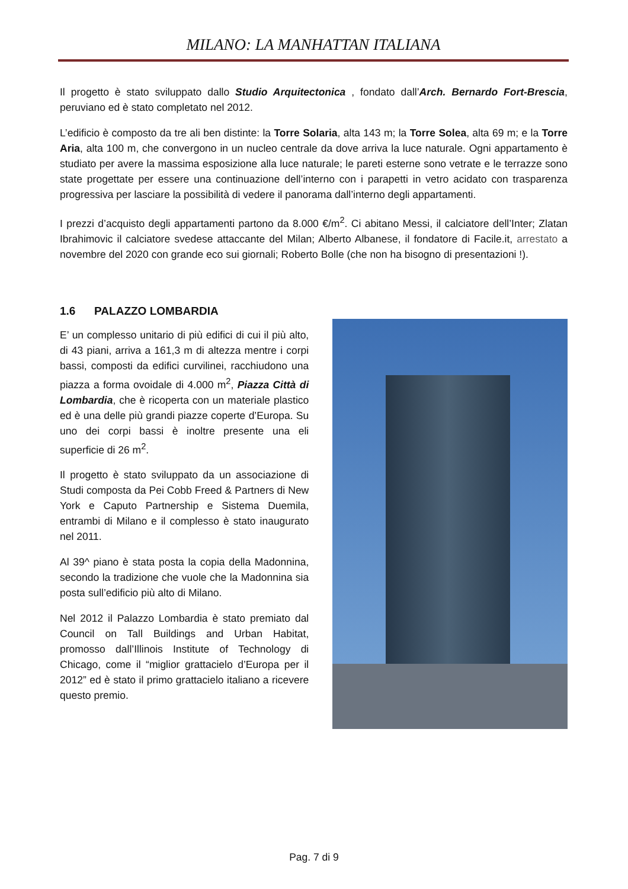MILANO: LA MANHATTAN ITALIANA
Il progetto è stato sviluppato dallo Studio Arquitectonica , fondato dall’Arch. Bernardo Fort-Brescia, peruviano ed è stato completato nel 2012.
L’edificio è composto da tre ali ben distinte: la Torre Solaria, alta 143 m; la Torre Solea, alta 69 m; e la Torre Aria, alta 100 m, che convergono in un nucleo centrale da dove arriva la luce naturale. Ogni appartamento è studiato per avere la massima esposizione alla luce naturale; le pareti esterne sono vetrate e le terrazze sono state progettate per essere una continuazione dell’interno con i parapetti in vetro acidato con trasparenza progressiva per lasciare la possibilità di vedere il panorama dall’interno degli appartamenti.
I prezzi d’acquisto degli appartamenti partono da 8.000 €/m<sup>2</sup>. Ci abitano Messi, il calciatore dell’Inter; Zlatan Ibrahimovic il calciatore svedese attaccante del Milan; Alberto Albanese, il fondatore di Facile.it, arrestato a novembre del 2020 con grande eco sui giornali; Roberto Bolle (che non ha bisogno di presentazioni !).
1.6 PALAZZO LOMBARDIA
E’ un complesso unitario di più edifici di cui il più alto, di 43 piani, arriva a 161,3 m di altezza mentre i corpi bassi, composti da edifici curvilinei, racchiudono una piazza a forma ovoidale di 4.000 m<sup>2</sup>, Piazza Città di Lombardia, che è ricoperta con un materiale plastico ed è una delle più grandi piazze coperte d’Europa. Su uno dei corpi bassi è inoltre presente una eli superficie di 26 m<sup>2</sup>.
Il progetto è stato sviluppato da un associazione di Studi composta da Pei Cobb Freed & Partners di New York e Caputo Partnership e Sistema Duemila, entrambi di Milano e il complesso è stato inaugurato nel 2011.
Al 39^ piano è stata posta la copia della Madonnina, secondo la tradizione che vuole che la Madonnina sia posta sull’edificio più alto di Milano.
Nel 2012 il Palazzo Lombardia è stato premiato dal Council on Tall Buildings and Urban Habitat, promosso dall’Illinois Institute of Technology di Chicago, come il “miglior grattacielo d’Europa per il 2012” ed è stato il primo grattacielo italiano a ricevere questo premio.
Pag. 7 di 9